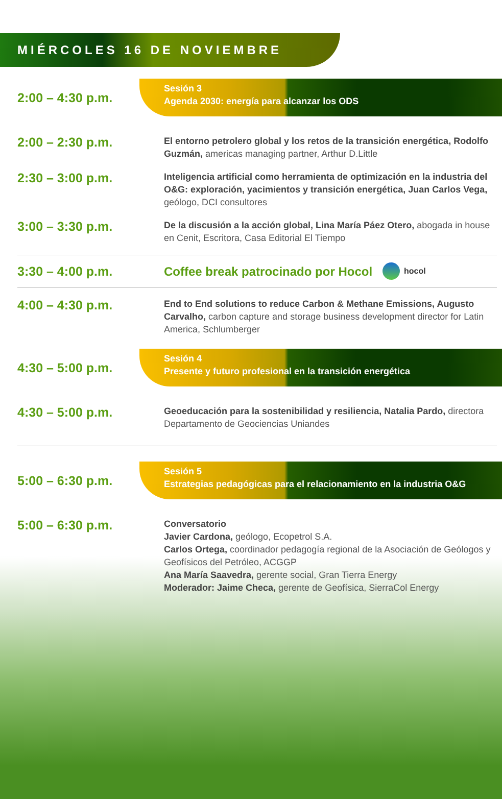MIÉRCOLES 16 DE NOVIEMBRE
2:00 – 4:30 p.m.
Sesión 3
Agenda 2030: energía para alcanzar los ODS
2:00 – 2:30 p.m.
El entorno petrolero global y los retos de la transición energética, Rodolfo Guzmán, americas managing partner, Arthur D.Little
2:30 – 3:00 p.m.
Inteligencia artificial como herramienta de optimización en la industria del O&G: exploración, yacimientos y transición energética, Juan Carlos Vega, geólogo, DCI consultores
3:00 – 3:30 p.m.
De la discusión a la acción global, Lina María Páez Otero, abogada in house en Cenit, Escritora, Casa Editorial El Tiempo
3:30 – 4:00 p.m.
Coffee break patrocinado por Hocol
hocol
4:00 – 4:30 p.m.
End to End solutions to reduce Carbon & Methane Emissions, Augusto Carvalho, carbon capture and storage business development director for Latin America, Schlumberger
4:30 – 5:00 p.m.
Sesión 4
Presente y futuro profesional en la transición energética
4:30 – 5:00 p.m.
Geoeducación para la sostenibilidad y resiliencia, Natalia Pardo, directora Departamento de Geociencias Uniandes
5:00 – 6:30 p.m.
Sesión 5
Estrategias pedagógicas para el relacionamiento en la industria O&G
5:00 – 6:30 p.m.
Conversatorio
Javier Cardona, geólogo, Ecopetrol S.A.
Carlos Ortega, coordinador pedagogía regional de la Asociación de Geólogos y Geofísicos del Petróleo, ACGGP
Ana María Saavedra, gerente social, Gran Tierra Energy
Moderador: Jaime Checa, gerente de Geofísica, SierraCol Energy